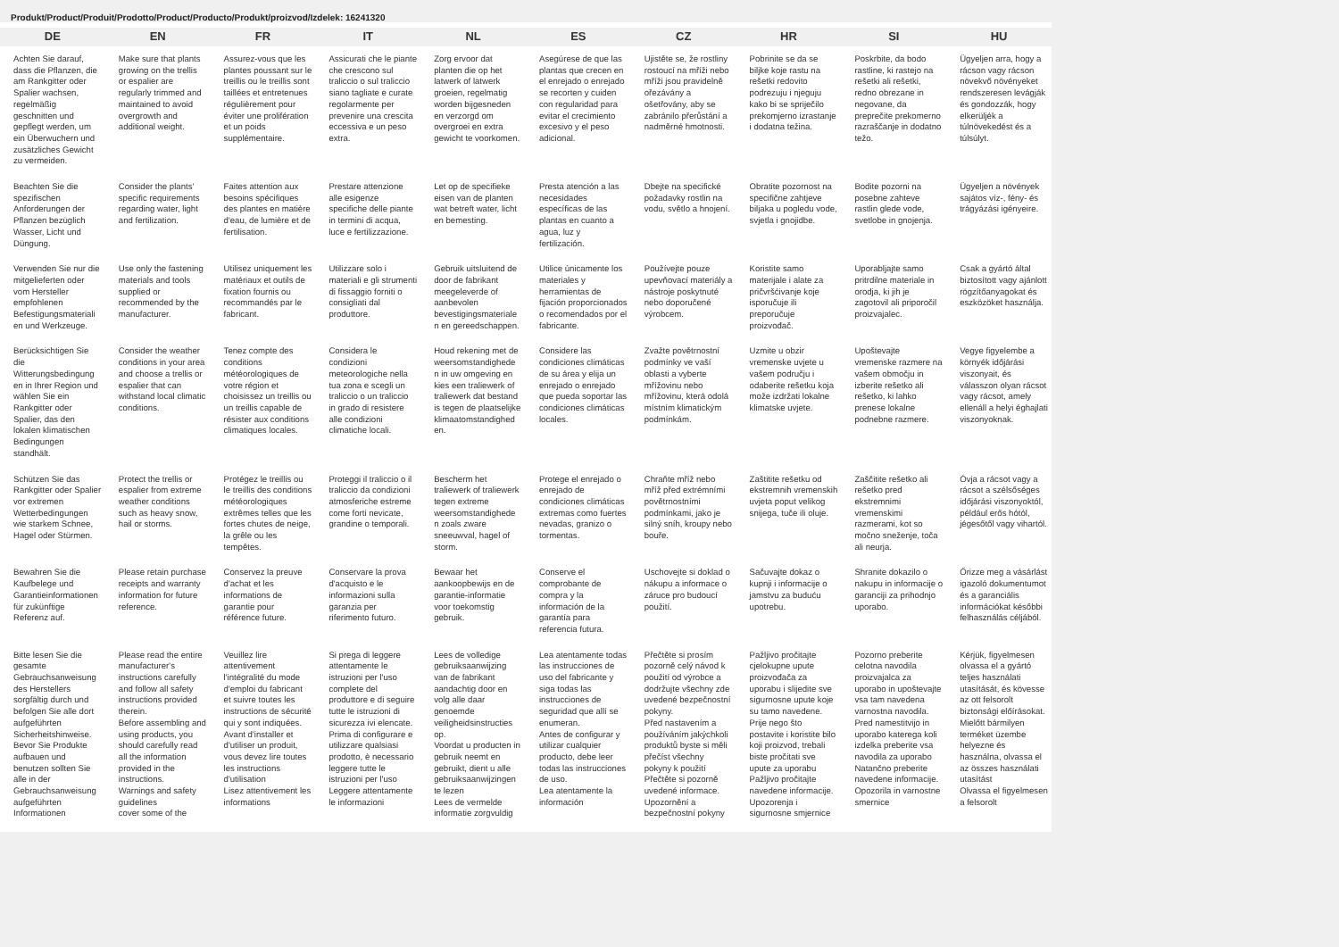Produkt/Product/Produit/Prodotto/Product/Producto/Produkt/proizvod/Izdelek: 16241320
| DE | EN | FR | IT | NL | ES | CZ | HR | SI | HU |
| --- | --- | --- | --- | --- | --- | --- | --- | --- | --- |
| Achten Sie darauf, dass die Pflanzen, die am Rankgitter oder Spalier wachsen, regelmäßig geschnitten und gepflegt werden, um ein Überwuchern und zusätzliches Gewicht zu vermeiden. | Make sure that plants growing on the trellis or espalier are regularly trimmed and maintained to avoid overgrowth and additional weight. | Assurez-vous que les plantes poussant sur le treillis ou le treillis sont taillées et entretenues régulièrement pour éviter une prolifération et un poids supplémentaire. | Assicurati che le piante che crescono sul traliccio o sul traliccio siano tagliate e curate regolarmente per prevenire una crescita eccessiva e un peso extra. | Zorg ervoor dat planten die op het latwerk of latwerk groeien, regelmatig worden bijgesneden en verzorgd om overgroei en extra gewicht te voorkomen. | Asegúrese de que las plantas que crecen en el enrejado o enrejado se recorten y cuiden con regularidad para evitar el crecimiento excesivo y el peso adicional. | Ujistěte se, že rostliny rostoucí na mříži nebo mříži jsou pravidelně ořezávány a ošetřovány, aby se zabránilo přerůstání a nadměrné hmotnosti. | Pobrinite se da se biljke koje rastu na rešetki redovito podrezuju i njeguju kako bi se spriječilo prekomjerno izrastanje i dodatna težina. | Poskrbite, da bodo rastline, ki rastejo na rešetki ali rešetki, redno obrezane in negovane, da preprečite prekomerno razraščanje in dodatno težo. | Ügyeljen arra, hogy a rácson vagy rácson növekvő növényeket rendszeresen levágják és gondozzák, hogy elkerüljék a túlnövekedést és a túlsúlyt. |
| Beachten Sie die spezifischen Anforderungen der Pflanzen bezüglich Wasser, Licht und Düngung. | Consider the plants' specific requirements regarding water, light and fertilization. | Faites attention aux besoins spécifiques des plantes en matière d'eau, de lumière et de fertilisation. | Prestare attenzione alle esigenze specifiche delle piante in termini di acqua, luce e fertilizzazione. | Let op de specifieke eisen van de planten wat betreft water, licht en bemesting. | Presta atención a las necesidades específicas de las plantas en cuanto a agua, luz y fertilización. | Dbejte na specifické požadavky rostlin na vodu, světlo a hnojení. | Obratite pozornost na specifične zahtjeve biljaka u pogledu vode, svjetla i gnojidbe. | Bodite pozorni na posebne zahteve rastlin glede vode, svetlobe in gnojenja. | Ügyeljen a növények sajátos víz-, fény- és trágyázási igényeire. |
| Verwenden Sie nur die mitgelieferten oder vom Hersteller empfohlenen Befestigungsmateriali en und Werkzeuge. | Use only the fastening materials and tools supplied or recommended by the manufacturer. | Utilisez uniquement les matériaux et outils de fixation fournis ou recommandés par le fabricant. | Utilizzare solo i materiali e gli strumenti di fissaggio forniti o consigliati dal produttore. | Gebruik uitsluitend de door de fabrikant meegeleverde of aanbevolen bevestigingsmateriale n en gereedschappen. | Utilice únicamente los materiales y herramientas de fijación proporcionados o recomendados por el fabricante. | Používejte pouze upevňovací materiály a nástroje poskytnuté nebo doporučené výrobcem. | Koristite samo materijale i alate za pričvršćivanje koje isporučuje ili preporučuje proizvođač. | Uporabljajte samo pritrdilne materiale in orodja, ki jih je zagotovil ali priporočil proizvajalec. | Csak a gyártó által biztosított vagy ajánlott rögzítőanyagokat és eszközöket használja. |
| Berücksichtigen Sie die Witterungsbedingung en in Ihrer Region und wählen Sie ein Rankgitter oder Spalier, das den lokalen klimatischen Bedingungen standhält. | Consider the weather conditions in your area and choose a trellis or espalier that can withstand local climatic conditions. | Tenez compte des conditions météorologiques de votre région et choisissez un treillis ou un treillis capable de résister aux conditions climatiques locales. | Considera le condizioni meteorologiche nella tua zona e scegli un traliccio o un traliccio in grado di resistere alle condizioni climatiche locali. | Houd rekening met de weersomstandighede n in uw omgeving en kies een traliewerk of traliewerk dat bestand is tegen de plaatselijke klimaatomstandighed en. | Considere las condiciones climáticas de su área y elija un enrejado o enrejado que pueda soportar las condiciones climáticas locales. | Zvažte povětrnostní podmínky ve vaší oblasti a vyberte mřížovinu nebo mřížovinu, která odolá místním klimatickým podmínkám. | Uzmite u obzir vremenske uvjete u vašem području i odaberite rešetku koja može izdržati lokalne klimatske uvjete. | Upoštevajte vremenske razmere na vašem območju in izberite rešetko ali rešetko, ki lahko prenese lokalne podnebne razmere. | Vegye figyelembe a környék időjárási viszonyait, és válasszon olyan rácsot vagy rácsot, amely ellenáll a helyi éghajlati viszonyoknak. |
| Schützen Sie das Rankgitter oder Spalier vor extremen Wetterbedingungen wie starkem Schnee, Hagel oder Stürmen. | Protect the trellis or espalier from extreme weather conditions such as heavy snow, hail or storms. | Protégez le treillis ou le treillis des conditions météorologiques extrêmes telles que les fortes chutes de neige, la grêle ou les tempêtes. | Proteggi il traliccio o il traliccio da condizioni atmosferiche estreme come forti nevicate, grandine o temporali. | Bescherm het traliewerk of traliewerk tegen extreme weersomstandighede n zoals zware sneeuwval, hagel of storm. | Protege el enrejado o enrejado de condiciones climáticas extremas como fuertes nevadas, granizo o tormentas. | Chraňte mříž nebo mříž před extrémními povětrnostními podmínkami, jako je silný sníh, kroupy nebo bouře. | Zaštitite rešetku od ekstremnih vremenskih uvjeta poput velikog snijega, tuče ili oluje. | Zaščitite rešetko ali rešetko pred ekstremnimi vremenskimi razmerami, kot so močno sneženje, toča ali neurja. | Óvja a rácsot vagy a rácsot a szélsőséges időjárási viszonyoktól, például erős hótól, jégesőtől vagy vihartól. |
| Bewahren Sie die Kaufbelege und Garantieinformationen für zukünftige Referenz auf. | Please retain purchase receipts and warranty information for future reference. | Conservez la preuve d'achat et les informations de garantie pour référence future. | Conservare la prova d'acquisto e le informazioni sulla garanzia per riferimento futuro. | Bewaar het aankoopbewijs en de garantie-informatie voor toekomstig gebruik. | Conserve el comprobante de compra y la información de la garantía para referencia futura. | Uschovejte si doklad o nákupu a informace o záruce pro budoucí použití. | Sačuvajte dokaz o kupnji i informacije o jamstvu za buduću upotrebu. | Shranite dokazilo o nakupu in informacije o garanciji za prihodnjo uporabo. | Őrizze meg a vásárlást igazoló dokumentumot és a garanciális információkat későbbi felhasználás céljából. |
| Bitte lesen Sie die gesamte Gebrauchsanweisung des Herstellers sorgfältig durch und befolgen Sie alle dort aufgeführten Sicherheitshinweise. Bevor Sie Produkte aufbauen und benutzen sollten Sie alle in der Gebrauchsanweisung aufgeführten Informationen | Please read the entire manufacturer's instructions carefully and follow all safety instructions provided therein. Before assembling and using products, you should carefully read all the information provided in the instructions. Warnings and safety guidelines cover some of the | Veuillez lire attentivement l'intégralité du mode d'emploi du fabricant et suivre toutes les instructions de sécurité qui y sont indiquées. Avant d'installer et d'utiliser un produit, vous devez lire toutes les instructions d'utilisation Lisez attentivement les informations | Si prega di leggere attentamente le istruzioni per l'uso complete del produttore e di seguire tutte le istruzioni di sicurezza ivi elencate. Prima di configurare e utilizzare qualsiasi prodotto, è necessario leggere tutte le istruzioni per l'uso Leggere attentamente le informazioni | Lees de volledige gebruiksaanwijzing van de fabrikant aandachtig door en volg alle daar genoemde veiligheidsinstructies op. Voordat u producten in gebruik neemt en gebruikt, dient u alle gebruiksaanwijzingen te lezen Lees de vermelde informatie zorgvuldig | Lea atentamente todas las instrucciones de uso del fabricante y siga todas las instrucciones de seguridad que allí se enumeran. Antes de configurar y utilizar cualquier producto, debe leer todas las instrucciones de uso. Lea atentamente la información | Přečtěte si prosím pozorně celý návod k použití od výrobce a dodržujte všechny zde uvedené bezpečnostní pokyny. Před nastavením a používáním jakýchkoli produktů byste si měli přečíst všechny pokyny k použití Přečtěte si pozorně uvedené informace. Upozornění a bezpečnostní pokyny | Pažljivo pročitajte cjelokupne upute proizvođača za uporabu i slijedite sve sigurnosne upute koje su tamo navedene. Prije nego što postavite i koristite bilo koji proizvod, trebali biste pročitati sve upute za uporabu Pažljivo pročitajte navedene informacije. Upozorenja i sigurnosne smjernice | Pozorno preberite celotna navodila proizvajalca za uporabo in upoštevajte vsa tam navedena varnostna navodila. Pred namestitvijo in uporabo katerega koli izdelka preberite vsa navodila za uporabo Natančno preberite navedene informacije. Opozorila in varnostne smernice | Kérjük, figyelmesen olvassa el a gyártó teljes használati utasítását, és kövesse az ott felsorolt biztonsági előírásokat. Mielőtt bármilyen terméket üzembe helyezne és használna, olvassa el az összes használati utasítást Olvassa el figyelmesen a felsorolt |